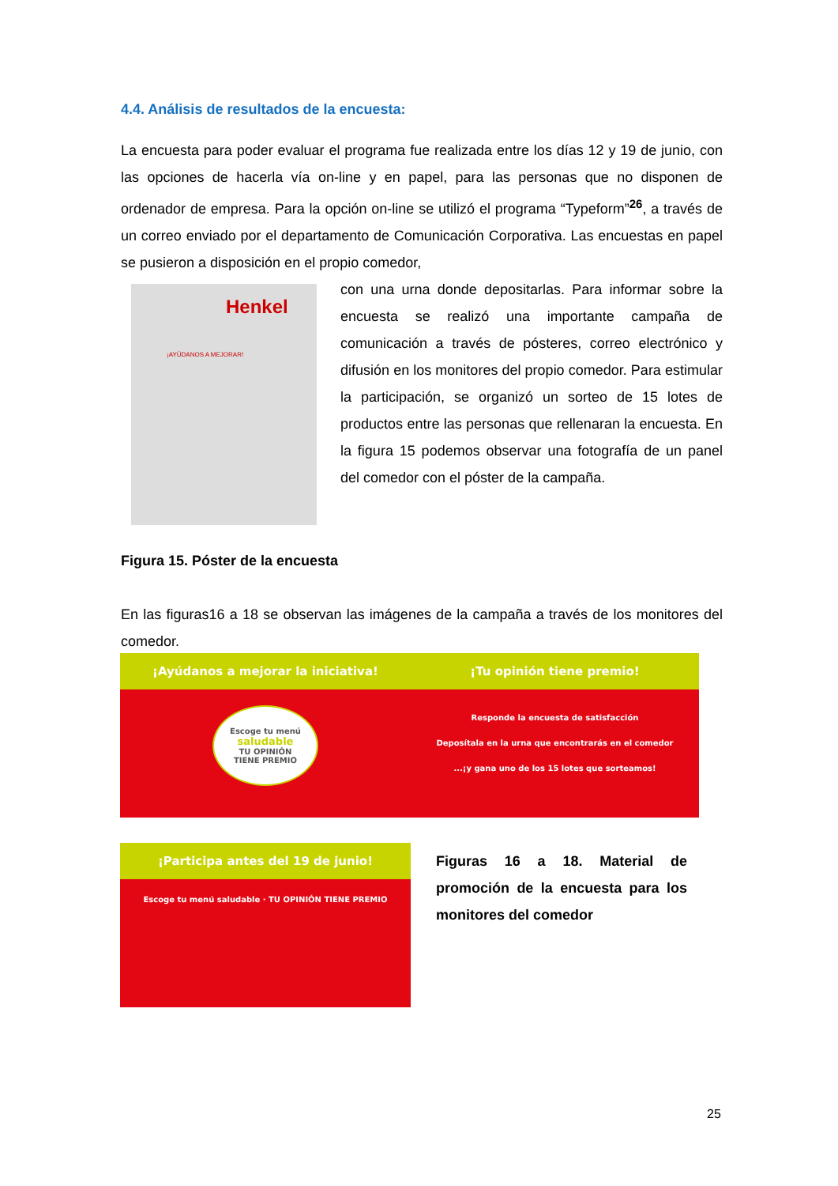4.4. Análisis de resultados de la encuesta:
La encuesta para poder evaluar el programa fue realizada entre los días 12 y 19 de junio, con las opciones de hacerla vía on-line y en papel, para las personas que no disponen de ordenador de empresa. Para la opción on-line se utilizó el programa “Typeform”<sup>26</sup>, a través de un correo enviado por el departamento de Comunicación Corporativa. Las encuestas en papel se pusieron a disposición en el propio comedor,
Henkel
¡AYÚDANOS A MEJORAR!
con una urna donde depositarlas. Para informar sobre la encuesta se realizó una importante campaña de comunicación a través de pósteres, correo electrónico y difusión en los monitores del propio comedor. Para estimular la participación, se organizó un sorteo de 15 lotes de productos entre las personas que rellenaran la encuesta. En la figura 15 podemos observar una fotografía de un panel del comedor con el póster de la campaña.
Figura 15. Póster de la encuesta
En las figuras16 a 18 se observan las imágenes de la campaña a través de los monitores del comedor.
¡Ayúdanos a mejorar la iniciativa!
Escoge tu menú
saludable
TU OPINIÓN
TIENE PREMIO
¡Tu opinión tiene premio!
Responde la encuesta de satisfacción
Deposítala en la urna que encontrarás en el comedor
...¡y gana uno de los 15 lotes que sorteamos!
¡Participa antes del 19 de junio!
Escoge tu menú saludable · TU OPINIÓN TIENE PREMIO
Figuras 16 a 18. Material de promoción de la encuesta para los monitores del comedor
25